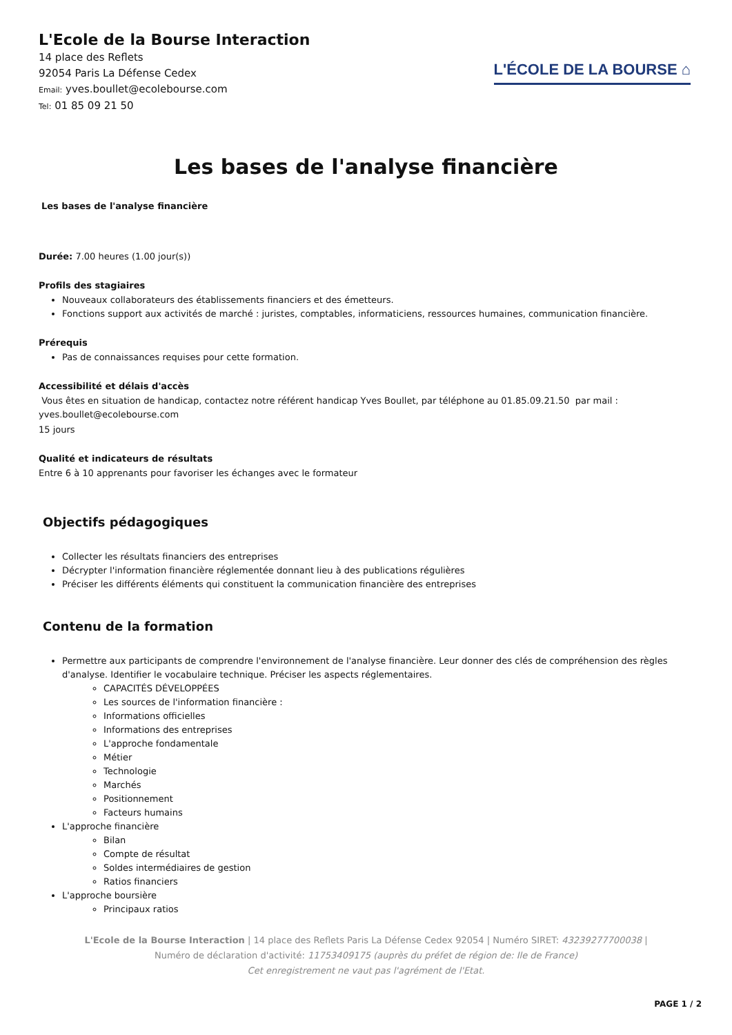L'Ecole de la Bourse Interaction
14 place des Reflets
92054 Paris La Défense Cedex
Email: yves.boullet@ecolebourse.com
Tel: 01 85 09 21 50
L'ÉCOLE DE LA BOURSE ⌂
Les bases de l'analyse financière
Les bases de l'analyse financière
Durée: 7.00 heures (1.00 jour(s))
Profils des stagiaires
Nouveaux collaborateurs des établissements financiers et des émetteurs.
Fonctions support aux activités de marché : juristes, comptables, informaticiens, ressources humaines, communication financière.
Prérequis
Pas de connaissances requises pour cette formation.
Accessibilité et délais d'accès
Vous êtes en situation de handicap, contactez notre référent handicap Yves Boullet, par téléphone au 01.85.09.21.50 par mail : yves.boullet@ecolebourse.com
15 jours
Qualité et indicateurs de résultats
Entre 6 à 10 apprenants pour favoriser les échanges avec le formateur
Objectifs pédagogiques
Collecter les résultats financiers des entreprises
Décrypter l'information financière réglementée donnant lieu à des publications régulières
Préciser les différents éléments qui constituent la communication financière des entreprises
Contenu de la formation
Permettre aux participants de comprendre l'environnement de l'analyse financière. Leur donner des clés de compréhension des règles d'analyse. Identifier le vocabulaire technique. Préciser les aspects réglementaires.
CAPACITÉS DÉVELOPPÉES
Les sources de l'information financière :
Informations officielles
Informations des entreprises
L'approche fondamentale
Métier
Technologie
Marchés
Positionnement
Facteurs humains
L'approche financière
Bilan
Compte de résultat
Soldes intermédiaires de gestion
Ratios financiers
L'approche boursière
Principaux ratios
L'Ecole de la Bourse Interaction | 14 place des Reflets Paris La Défense Cedex 92054 | Numéro SIRET: 43239277700038 |
Numéro de déclaration d'activité: 11753409175 (auprès du préfet de région de: Ile de France)
Cet enregistrement ne vaut pas l'agrément de l'Etat.
PAGE 1 / 2